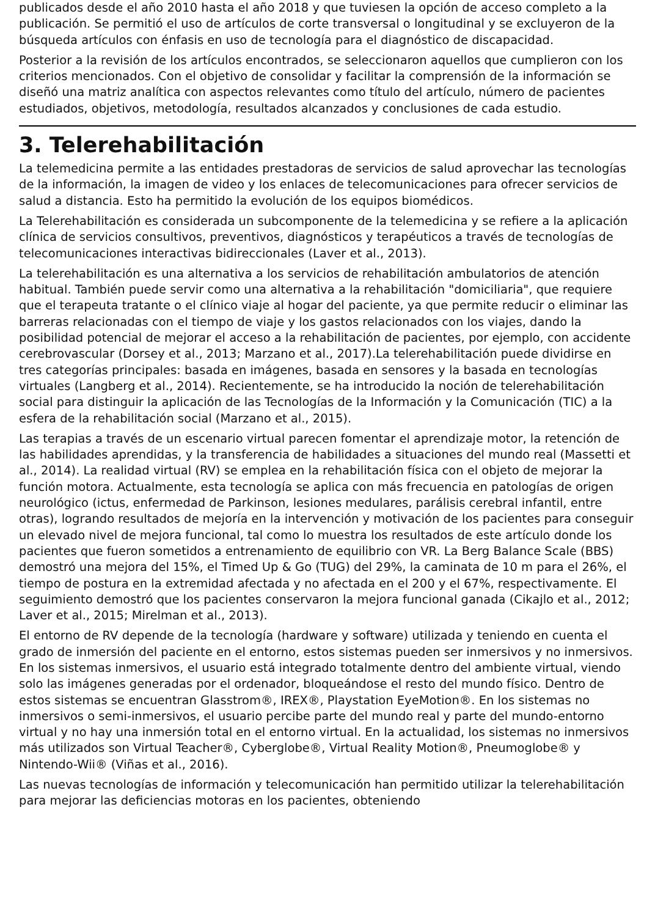publicados desde el año 2010 hasta el año 2018 y que tuviesen la opción de acceso completo a la publicación. Se permitió el uso de artículos de corte transversal o longitudinal y se excluyeron de la búsqueda artículos con énfasis en uso de tecnología para el diagnóstico de discapacidad.
Posterior a la revisión de los artículos encontrados, se seleccionaron aquellos que cumplieron con los criterios mencionados. Con el objetivo de consolidar y facilitar la comprensión de la información se diseñó una matriz analítica con aspectos relevantes como título del artículo, número de pacientes estudiados, objetivos, metodología, resultados alcanzados y conclusiones de cada estudio.
3. Telerehabilitación
La telemedicina permite a las entidades prestadoras de servicios de salud aprovechar las tecnologías de la información, la imagen de video y los enlaces de telecomunicaciones para ofrecer servicios de salud a distancia. Esto ha permitido la evolución de los equipos biomédicos.
La Telerehabilitación es considerada un subcomponente de la telemedicina y se refiere a la aplicación clínica de servicios consultivos, preventivos, diagnósticos y terapéuticos a través de tecnologías de telecomunicaciones interactivas bidireccionales (Laver et al., 2013).
La telerehabilitación es una alternativa a los servicios de rehabilitación ambulatorios de atención habitual. También puede servir como una alternativa a la rehabilitación "domiciliaria", que requiere que el terapeuta tratante o el clínico viaje al hogar del paciente, ya que permite reducir o eliminar las barreras relacionadas con el tiempo de viaje y los gastos relacionados con los viajes, dando la posibilidad potencial de mejorar el acceso a la rehabilitación de pacientes, por ejemplo, con accidente cerebrovascular (Dorsey et al., 2013; Marzano et al., 2017).La telerehabilitación puede dividirse en tres categorías principales: basada en imágenes, basada en sensores y la basada en tecnologías virtuales (Langberg et al., 2014). Recientemente, se ha introducido la noción de telerehabilitación social para distinguir la aplicación de las Tecnologías de la Información y la Comunicación (TIC) a la esfera de la rehabilitación social (Marzano et al., 2015).
Las terapias a través de un escenario virtual parecen fomentar el aprendizaje motor, la retención de las habilidades aprendidas, y la transferencia de habilidades a situaciones del mundo real (Massetti et al., 2014). La realidad virtual (RV) se emplea en la rehabilitación física con el objeto de mejorar la función motora. Actualmente, esta tecnología se aplica con más frecuencia en patologías de origen neurológico (ictus, enfermedad de Parkinson, lesiones medulares, parálisis cerebral infantil, entre otras), logrando resultados de mejoría en la intervención y motivación de los pacientes para conseguir un elevado nivel de mejora funcional, tal como lo muestra los resultados de este artículo donde los pacientes que fueron sometidos a entrenamiento de equilibrio con VR. La Berg Balance Scale (BBS) demostró una mejora del 15%, el Timed Up & Go (TUG) del 29%, la caminata de 10 m para el 26%, el tiempo de postura en la extremidad afectada y no afectada en el 200 y el 67%, respectivamente. El seguimiento demostró que los pacientes conservaron la mejora funcional ganada (Cikajlo et al., 2012; Laver et al., 2015; Mirelman et al., 2013).
El entorno de RV depende de la tecnología (hardware y software) utilizada y teniendo en cuenta el grado de inmersión del paciente en el entorno, estos sistemas pueden ser inmersivos y no inmersivos. En los sistemas inmersivos, el usuario está integrado totalmente dentro del ambiente virtual, viendo solo las imágenes generadas por el ordenador, bloqueándose el resto del mundo físico. Dentro de estos sistemas se encuentran Glasstrom®, IREX®, Playstation EyeMotion®. En los sistemas no inmersivos o semi-inmersivos, el usuario percibe parte del mundo real y parte del mundo-entorno virtual y no hay una inmersión total en el entorno virtual. En la actualidad, los sistemas no inmersivos más utilizados son Virtual Teacher®, Cyberglobe®, Virtual Reality Motion®, Pneumoglobe® y Nintendo-Wii® (Viñas et al., 2016).
Las nuevas tecnologías de información y telecomunicación han permitido utilizar la telerehabilitación para mejorar las deficiencias motoras en los pacientes, obteniendo